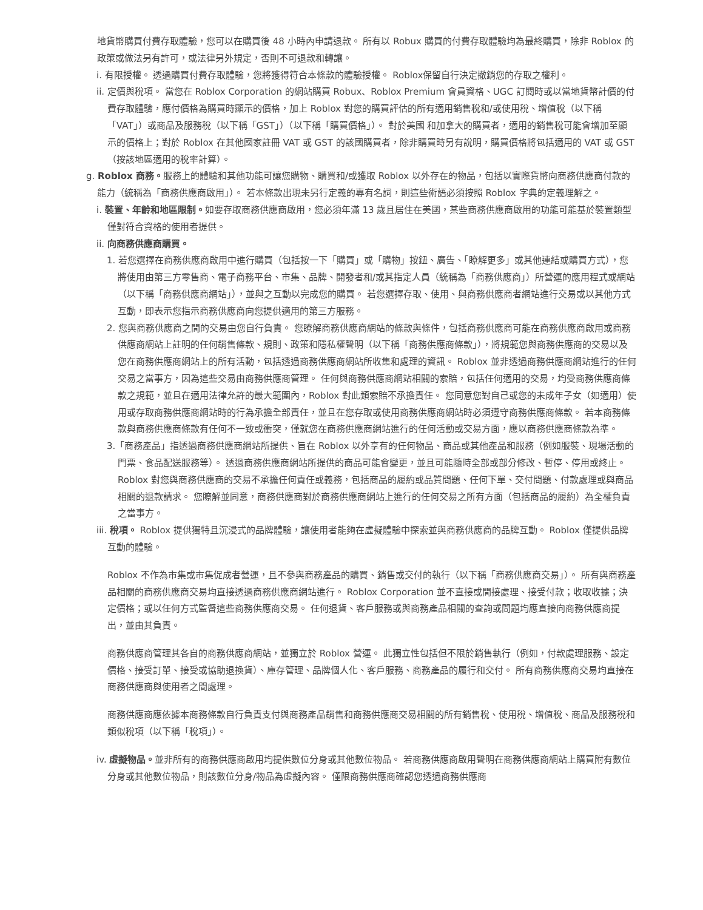地貨幣購買付費存取體驗，您可以在購買後 48 小時內申請退款。 所有以 Robux 購買的付費存取體驗均為最終購買，除非 Roblox 的政策或做法另有許可，或法律另外規定，否則不可退款和轉讓。
i. 有限授權。 透過購買付費存取體驗，您將獲得符合本條款的體驗授權。 Roblox保留自行決定撤銷您的存取之權利。
ii. 定價與稅項。 當您在 Roblox Corporation 的網站購買 Robux、Roblox Premium 會員資格、UGC 訂閱時或以當地貨幣計價的付費存取體驗，應付價格為購買時顯示的價格，加上 Roblox 對您的購買評估的所有適用銷售稅和/或使用稅、增值稅（以下稱「VAT」）或商品及服務稅（以下稱「GST」）（以下稱「購買價格」）。 對於美國 和加拿大的購買者，適用的銷售稅可能會增加至顯示的價格上；對於 Roblox 在其他國家註冊 VAT 或 GST 的該國購買者，除非購買時另有說明，購買價格將包括適用的 VAT 或 GST（按該地區適用的稅率計算）。
g. Roblox 商務。服務上的體驗和其他功能可讓您購物、購買和/或獲取 Roblox 以外存在的物品，包括以實際貨幣向商務供應商付款的能力（統稱為「商務供應商啟用」）。 若本條款出現未另行定義的專有名詞，則這些術語必須按照 Roblox 字典的定義理解之。
i. 裝置、年齡和地區限制。如要存取商務供應商啟用，您必須年滿 13 歲且居住在美國，某些商務供應商啟用的功能可能基於裝置類型僅對符合資格的使用者提供。
ii. 向商務供應商購買。
1. 若您選擇在商務供應商啟用中進行購買（包括按一下「購買」或「購物」按鈕、廣告、「瞭解更多」或其他連結或購買方式），您將使用由第三方零售商、電子商務平台、市集、品牌、開發者和/或其指定人員（統稱為「商務供應商」）所營運的應用程式或網站（以下稱「商務供應商網站」），並與之互動以完成您的購買。 若您選擇存取、使用、與商務供應商者網站進行交易或以其他方式互動，即表示您指示商務供應商向您提供適用的第三方服務。
2. 您與商務供應商之間的交易由您自行負責。 您瞭解商務供應商網站的條款與條件，包括商務供應商可能在商務供應商啟用或商務供應商網站上註明的任何銷售條款、規則、政策和隱私權聲明（以下稱「商務供應商條款」），將規範您與商務供應商的交易以及您在商務供應商網站上的所有活動，包括透過商務供應商網站所收集和處理的資訊。 Roblox 並非透過商務供應商網站進行的任何交易之當事方，因為這些交易由商務供應商管理。 任何與商務供應商網站相關的索賠，包括任何適用的交易，均受商務供應商條款之規範，並且在適用法律允許的最大範圍內，Roblox 對此類索賠不承擔責任。 您同意您對自己或您的未成年子女（如適用）使用或存取商務供應商網站時的行為承擔全部責任，並且在您存取或使用商務供應商網站時必須遵守商務供應商條款。 若本商務條款與商務供應商條款有任何不一致或衝突，僅就您在商務供應商網站進行的任何活動或交易方面，應以商務供應商條款為準。
3.「商務產品」指透過商務供應商網站所提供、旨在 Roblox 以外享有的任何物品、商品或其他產品和服務（例如服裝、現場活動的門票、食品配送服務等）。 透過商務供應商網站所提供的商品可能會變更，並且可能隨時全部或部分修改、暫停、停用或終止。 Roblox 對您與商務供應商的交易不承擔任何責任或義務，包括商品的履約或品質問題、任何下單、交付問題、付款處理或與商品相關的退款請求。 您瞭解並同意，商務供應商對於商務供應商網站上進行的任何交易之所有方面（包括商品的履約）為全權負責之當事方。
iii. 稅項。 Roblox 提供獨特且沉浸式的品牌體驗，讓使用者能夠在虛擬體驗中探索並與商務供應商的品牌互動。 Roblox 僅提供品牌互動的體驗。
Roblox 不作為市集或市集促成者營運，且不參與商務產品的購買、銷售或交付的執行（以下稱「商務供應商交易」）。 所有與商務產品相關的商務供應商交易均直接透過商務供應商網站進行。 Roblox Corporation 並不直接或間接處理、接受付款；收取收據；決定價格；或以任何方式監督這些商務供應商交易。 任何退貨、客戶服務或與商務產品相關的查詢或問題均應直接向商務供應商提出，並由其負責。
商務供應商管理其各自的商務供應商網站，並獨立於 Roblox 營運。 此獨立性包括但不限於銷售執行（例如，付款處理服務、設定價格、接受訂單、接受或協助退換貨）、庫存管理、品牌個人化、客戶服務、商務產品的履行和交付。 所有商務供應商交易均直接在商務供應商與使用者之間處理。
商務供應商應依據本商務條款自行負責支付與商務產品銷售和商務供應商交易相關的所有銷售稅、使用稅、增值稅、商品及服務稅和類似稅項（以下稱「稅項」）。
iv. 虛擬物品。並非所有的商務供應商啟用均提供數位分身或其他數位物品。 若商務供應商啟用聲明在商務供應商網站上購買附有數位分身或其他數位物品，則該數位分身/物品為虛擬內容。 僅限商務供應商確認您透過商務供應商